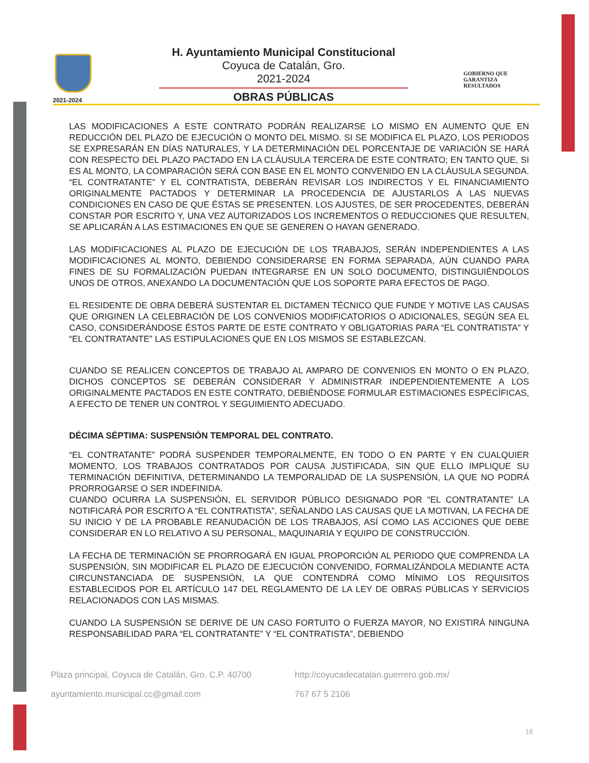2021-2024
H. Ayuntamiento Municipal Constitucional
Coyuca de Catalán, Gro.
2021-2024
OBRAS PÚBLICAS
GOBIERNO QUE
GARANTIZA
RESULTADOS
LAS MODIFICACIONES A ESTE CONTRATO PODRÁN REALIZARSE LO MISMO EN AUMENTO QUE EN REDUCCIÓN DEL PLAZO DE EJECUCIÓN O MONTO DEL MISMO. SI SE MODIFICA EL PLAZO, LOS PERIODOS SE EXPRESARÁN EN DÍAS NATURALES, Y LA DETERMINACIÓN DEL PORCENTAJE DE VARIACIÓN SE HARÁ CON RESPECTO DEL PLAZO PACTADO EN LA CLÁUSULA TERCERA DE ESTE CONTRATO; EN TANTO QUE, SI ES AL MONTO, LA COMPARACIÓN SERÁ CON BASE EN EL MONTO CONVENIDO EN LA CLÁUSULA SEGUNDA. “EL CONTRATANTE” Y EL CONTRATISTA, DEBERÁN REVISAR LOS INDIRECTOS Y EL FINANCIAMIENTO ORIGINALMENTE PACTADOS Y DETERMINAR LA PROCEDENCIA DE AJUSTARLOS A LAS NUEVAS CONDICIONES EN CASO DE QUE ÉSTAS SE PRESENTEN. LOS AJUSTES, DE SER PROCEDENTES, DEBERÁN CONSTAR POR ESCRITO Y, UNA VEZ AUTORIZADOS LOS INCREMENTOS O REDUCCIONES QUE RESULTEN, SE APLICARÁN A LAS ESTIMACIONES EN QUE SE GENEREN O HAYAN GENERADO.
LAS MODIFICACIONES AL PLAZO DE EJECUCIÓN DE LOS TRABAJOS, SERÁN INDEPENDIENTES A LAS MODIFICACIONES AL MONTO, DEBIENDO CONSIDERARSE EN FORMA SEPARADA, AÚN CUANDO PARA FINES DE SU FORMALIZACIÓN PUEDAN INTEGRARSE EN UN SOLO DOCUMENTO, DISTINGUIÉNDOLOS UNOS DE OTROS, ANEXANDO LA DOCUMENTACIÓN QUE LOS SOPORTE PARA EFECTOS DE PAGO.
EL RESIDENTE DE OBRA DEBERÁ SUSTENTAR EL DICTAMEN TÉCNICO QUE FUNDE Y MOTIVE LAS CAUSAS QUE ORIGINEN LA CELEBRACIÓN DE LOS CONVENIOS MODIFICATORIOS O ADICIONALES, SEGÚN SEA EL CASO, CONSIDERÁNDOSE ÉSTOS PARTE DE ESTE CONTRATO Y OBLIGATORIAS PARA “EL CONTRATISTA” Y “EL CONTRATANTE” LAS ESTIPULACIONES QUE EN LOS MISMOS SE ESTABLEZCAN.
CUANDO SE REALICEN CONCEPTOS DE TRABAJO AL AMPARO DE CONVENIOS EN MONTO O EN PLAZO, DICHOS CONCEPTOS SE DEBERÁN CONSIDERAR Y ADMINISTRAR INDEPENDIENTEMENTE A LOS ORIGINALMENTE PACTADOS EN ESTE CONTRATO, DEBIÉNDOSE FORMULAR ESTIMACIONES ESPECÍFICAS, A EFECTO DE TENER UN CONTROL Y SEGUIMIENTO ADECUADO.
DÉCIMA SÉPTIMA: SUSPENSIÓN TEMPORAL DEL CONTRATO.
“EL CONTRATANTE” PODRÁ SUSPENDER TEMPORALMENTE, EN TODO O EN PARTE Y EN CUALQUIER MOMENTO, LOS TRABAJOS CONTRATADOS POR CAUSA JUSTIFICADA, SIN QUE ELLO IMPLIQUE SU TERMINACIÓN DEFINITIVA, DETERMINANDO LA TEMPORALIDAD DE LA SUSPENSIÓN, LA QUE NO PODRÁ PRORROGARSE O SER INDEFINIDA.
CUANDO OCURRA LA SUSPENSIÓN, EL SERVIDOR PÚBLICO DESIGNADO POR “EL CONTRATANTE” LA NOTIFICARÁ POR ESCRITO A “EL CONTRATISTA”, SEÑALANDO LAS CAUSAS QUE LA MOTIVAN, LA FECHA DE SU INICIO Y DE LA PROBABLE REANUDACIÓN DE LOS TRABAJOS, ASÍ COMO LAS ACCIONES QUE DEBE CONSIDERAR EN LO RELATIVO A SU PERSONAL, MAQUINARIA Y EQUIPO DE CONSTRUCCIÓN.
LA FECHA DE TERMINACIÓN SE PRORROGARÁ EN IGUAL PROPORCIÓN AL PERIODO QUE COMPRENDA LA SUSPENSIÓN, SIN MODIFICAR EL PLAZO DE EJECUCIÓN CONVENIDO, FORMALIZÁNDOLA MEDIANTE ACTA CIRCUNSTANCIADA DE SUSPENSIÓN, LA QUE CONTENDRÁ COMO MÍNIMO LOS REQUISITOS ESTABLECIDOS POR EL ARTÍCULO 147 DEL REGLAMENTO DE LA LEY DE OBRAS PÚBLICAS Y SERVICIOS RELACIONADOS CON LAS MISMAS.
CUANDO LA SUSPENSIÓN SE DERIVE DE UN CASO FORTUITO O FUERZA MAYOR, NO EXISTIRÁ NINGUNA RESPONSABILIDAD PARA “EL CONTRATANTE” Y “EL CONTRATISTA”, DEBIENDO
Plaza principal, Coyuca de Catalán, Gro. C.P. 40700
http://coyucadecatalan.guerrero.gob.mx/
ayuntamiento.municipal.cc@gmail.com
767 67 5 2106
16